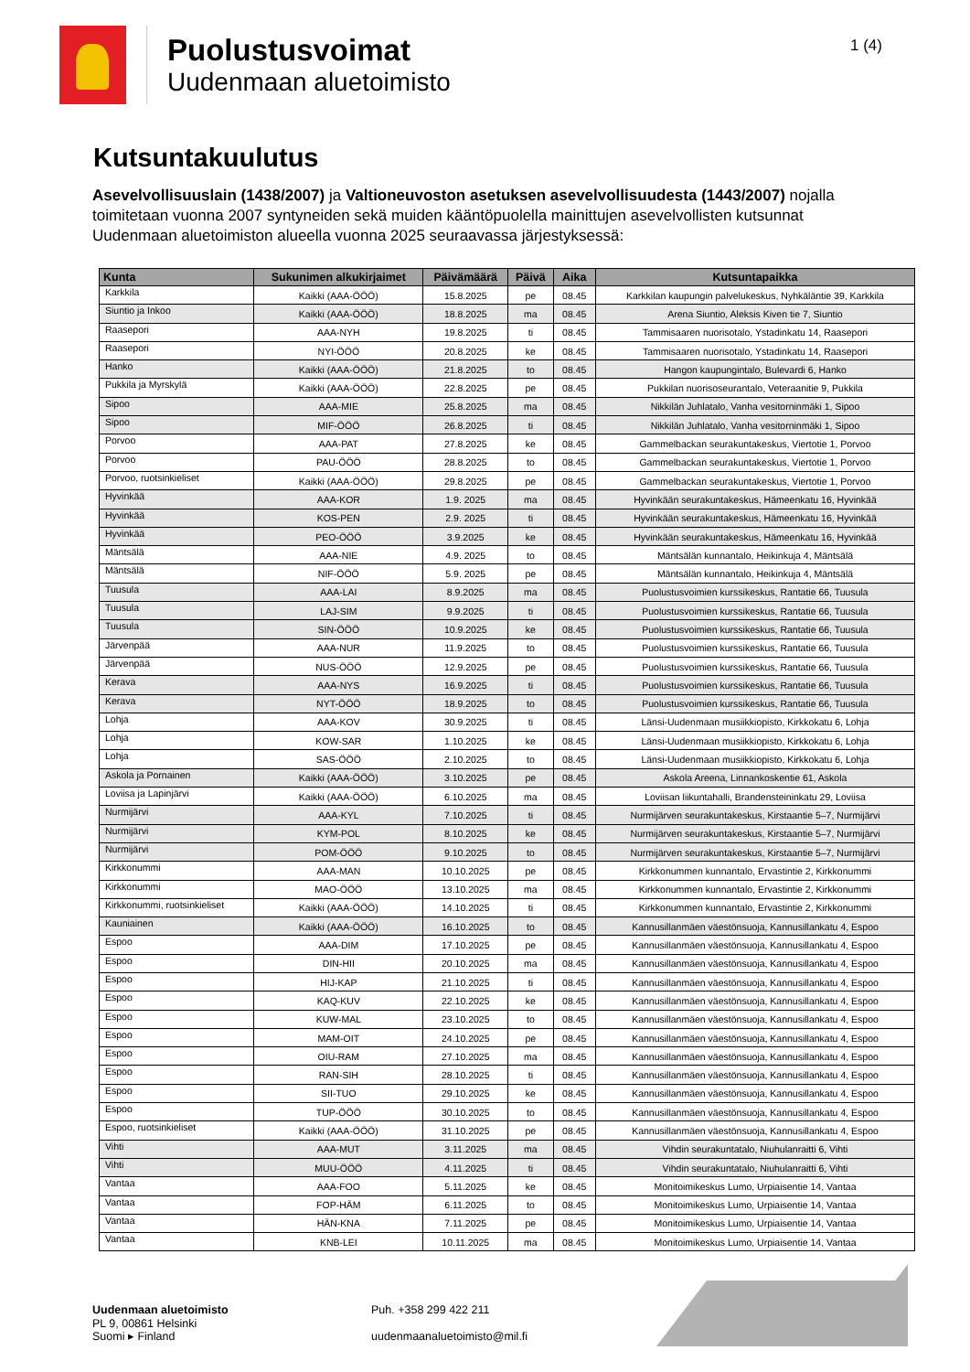Puolustusvoimat
Uudenmaan aluetoimisto
1 (4)
Kutsuntakuulutus
Asevelvollisuuslain (1438/2007) ja Valtioneuvoston asetuksen asevelvollisuudesta (1443/2007) nojalla toimitetaan vuonna 2007 syntyneiden sekä muiden kääntöpuolella mainittujen asevelvollisten kutsunnat Uudenmaan aluetoimiston alueella vuonna 2025 seuraavassa järjestyksessä:
| Kunta | Sukunimen alkukirjaimet | Päivämäärä | Päivä | Aika | Kutsuntapaikka |
| --- | --- | --- | --- | --- | --- |
| Karkkila | Kaikki (AAA-ÖÖÖ) | 15.8.2025 | pe | 08.45 | Karkkilan kaupungin palvelukeskus, Nyhkäläntie 39, Karkkila |
| Siuntio ja Inkoo | Kaikki (AAA-ÖÖÖ) | 18.8.2025 | ma | 08.45 | Arena Siuntio, Aleksis Kiven tie 7, Siuntio |
| Raasepori | AAA-NYH | 19.8.2025 | ti | 08.45 | Tammisaaren nuorisotalo, Ystadinkatu 14, Raasepori |
| Raasepori | NYI-ÖÖÖ | 20.8.2025 | ke | 08.45 | Tammisaaren nuorisotalo, Ystadinkatu 14, Raasepori |
| Hanko | Kaikki (AAA-ÖÖÖ) | 21.8.2025 | to | 08.45 | Hangon kaupungintalo, Bulevardi 6, Hanko |
| Pukkila ja Myrskylä | Kaikki (AAA-ÖÖÖ) | 22.8.2025 | pe | 08.45 | Pukkilan nuorisoseurantalo, Veteraanitie 9, Pukkila |
| Sipoo | AAA-MIE | 25.8.2025 | ma | 08.45 | Nikkilän Juhlatalo, Vanha vesitorninmäki 1, Sipoo |
| Sipoo | MIF-ÖÖÖ | 26.8.2025 | ti | 08.45 | Nikkilän Juhlatalo, Vanha vesitorninmäki 1, Sipoo |
| Porvoo | AAA-PAT | 27.8.2025 | ke | 08.45 | Gammelbackan seurakuntakeskus, Viertotie 1, Porvoo |
| Porvoo | PAU-ÖÖÖ | 28.8.2025 | to | 08.45 | Gammelbackan seurakuntakeskus, Viertotie 1, Porvoo |
| Porvoo, ruotsinkieliset | Kaikki (AAA-ÖÖÖ) | 29.8.2025 | pe | 08.45 | Gammelbackan seurakuntakeskus, Viertotie 1, Porvoo |
| Hyvinkää | AAA-KOR | 1.9. 2025 | ma | 08.45 | Hyvinkään seurakuntakeskus, Hämeenkatu 16, Hyvinkää |
| Hyvinkää | KOS-PEN | 2.9. 2025 | ti | 08.45 | Hyvinkään seurakuntakeskus, Hämeenkatu 16, Hyvinkää |
| Hyvinkää | PEO-ÖÖÖ | 3.9.2025 | ke | 08.45 | Hyvinkään seurakuntakeskus, Hämeenkatu 16, Hyvinkää |
| Mäntsälä | AAA-NIE | 4.9. 2025 | to | 08.45 | Mäntsälän kunnantalo, Heikinkuja 4, Mäntsälä |
| Mäntsälä | NIF-ÖÖÖ | 5.9. 2025 | pe | 08.45 | Mäntsälän kunnantalo, Heikinkuja 4, Mäntsälä |
| Tuusula | AAA-LAI | 8.9.2025 | ma | 08.45 | Puolustusvoimien kurssikeskus, Rantatie 66, Tuusula |
| Tuusula | LAJ-SIM | 9.9.2025 | ti | 08.45 | Puolustusvoimien kurssikeskus, Rantatie 66, Tuusula |
| Tuusula | SIN-ÖÖÖ | 10.9.2025 | ke | 08.45 | Puolustusvoimien kurssikeskus, Rantatie 66, Tuusula |
| Järvenpää | AAA-NUR | 11.9.2025 | to | 08.45 | Puolustusvoimien kurssikeskus, Rantatie 66, Tuusula |
| Järvenpää | NUS-ÖÖÖ | 12.9.2025 | pe | 08.45 | Puolustusvoimien kurssikeskus, Rantatie 66, Tuusula |
| Kerava | AAA-NYS | 16.9.2025 | ti | 08.45 | Puolustusvoimien kurssikeskus, Rantatie 66, Tuusula |
| Kerava | NYT-ÖÖÖ | 18.9.2025 | to | 08.45 | Puolustusvoimien kurssikeskus, Rantatie 66, Tuusula |
| Lohja | AAA-KOV | 30.9.2025 | ti | 08.45 | Länsi-Uudenmaan musiikkiopisto, Kirkkokatu 6, Lohja |
| Lohja | KOW-SAR | 1.10.2025 | ke | 08.45 | Länsi-Uudenmaan musiikkiopisto, Kirkkokatu 6, Lohja |
| Lohja | SAS-ÖÖÖ | 2.10.2025 | to | 08.45 | Länsi-Uudenmaan musiikkiopisto, Kirkkokatu 6, Lohja |
| Askola ja Pornainen | Kaikki (AAA-ÖÖÖ) | 3.10.2025 | pe | 08.45 | Askola Areena, Linnankoskentie 61, Askola |
| Loviisa ja Lapinjärvi | Kaikki (AAA-ÖÖÖ) | 6.10.2025 | ma | 08.45 | Loviisan liikuntahalli, Brandensteininkatu 29, Loviisa |
| Nurmijärvi | AAA-KYL | 7.10.2025 | ti | 08.45 | Nurmijärven seurakuntakeskus, Kirstaantie 5–7, Nurmijärvi |
| Nurmijärvi | KYM-POL | 8.10.2025 | ke | 08.45 | Nurmijärven seurakuntakeskus, Kirstaantie 5–7, Nurmijärvi |
| Nurmijärvi | POM-ÖÖÖ | 9.10.2025 | to | 08.45 | Nurmijärven seurakuntakeskus, Kirstaantie 5–7, Nurmijärvi |
| Kirkkonummi | AAA-MAN | 10.10.2025 | pe | 08.45 | Kirkkonummen kunnantalo, Ervastintie 2, Kirkkonummi |
| Kirkkonummi | MAO-ÖÖÖ | 13.10.2025 | ma | 08.45 | Kirkkonummen kunnantalo, Ervastintie 2, Kirkkonummi |
| Kirkkonummi, ruotsinkieliset | Kaikki (AAA-ÖÖÖ) | 14.10.2025 | ti | 08.45 | Kirkkonummen kunnantalo, Ervastintie 2, Kirkkonummi |
| Kauniainen | Kaikki (AAA-ÖÖÖ) | 16.10.2025 | to | 08.45 | Kannusillanmäen väestönsuoja, Kannusillankatu 4, Espoo |
| Espoo | AAA-DIM | 17.10.2025 | pe | 08.45 | Kannusillanmäen väestönsuoja, Kannusillankatu 4, Espoo |
| Espoo | DIN-HII | 20.10.2025 | ma | 08.45 | Kannusillanmäen väestönsuoja, Kannusillankatu 4, Espoo |
| Espoo | HIJ-KAP | 21.10.2025 | ti | 08.45 | Kannusillanmäen väestönsuoja, Kannusillankatu 4, Espoo |
| Espoo | KAQ-KUV | 22.10.2025 | ke | 08.45 | Kannusillanmäen väestönsuoja, Kannusillankatu 4, Espoo |
| Espoo | KUW-MAL | 23.10.2025 | to | 08.45 | Kannusillanmäen väestönsuoja, Kannusillankatu 4, Espoo |
| Espoo | MAM-OIT | 24.10.2025 | pe | 08.45 | Kannusillanmäen väestönsuoja, Kannusillankatu 4, Espoo |
| Espoo | OIU-RAM | 27.10.2025 | ma | 08.45 | Kannusillanmäen väestönsuoja, Kannusillankatu 4, Espoo |
| Espoo | RAN-SIH | 28.10.2025 | ti | 08.45 | Kannusillanmäen väestönsuoja, Kannusillankatu 4, Espoo |
| Espoo | SII-TUO | 29.10.2025 | ke | 08.45 | Kannusillanmäen väestönsuoja, Kannusillankatu 4, Espoo |
| Espoo | TUP-ÖÖÖ | 30.10.2025 | to | 08.45 | Kannusillanmäen väestönsuoja, Kannusillankatu 4, Espoo |
| Espoo, ruotsinkieliset | Kaikki (AAA-ÖÖÖ) | 31.10.2025 | pe | 08.45 | Kannusillanmäen väestönsuoja, Kannusillankatu 4, Espoo |
| Vihti | AAA-MUT | 3.11.2025 | ma | 08.45 | Vihdin seurakuntatalo, Niuhulanraitti 6, Vihti |
| Vihti | MUU-ÖÖÖ | 4.11.2025 | ti | 08.45 | Vihdin seurakuntatalo, Niuhulanraitti 6, Vihti |
| Vantaa | AAA-FOO | 5.11.2025 | ke | 08.45 | Monitoimikeskus Lumo, Urpiaisentie 14, Vantaa |
| Vantaa | FOP-HÄM | 6.11.2025 | to | 08.45 | Monitoimikeskus Lumo, Urpiaisentie 14, Vantaa |
| Vantaa | HÄN-KNA | 7.11.2025 | pe | 08.45 | Monitoimikeskus Lumo, Urpiaisentie 14, Vantaa |
| Vantaa | KNB-LEI | 10.11.2025 | ma | 08.45 | Monitoimikeskus Lumo, Urpiaisentie 14, Vantaa |
Uudenmaan aluetoimisto
PL 9, 00861 Helsinki
Suomi ▸ Finland
Puh. +358 299 422 211
uudenmaanaluetoimisto@mil.fi